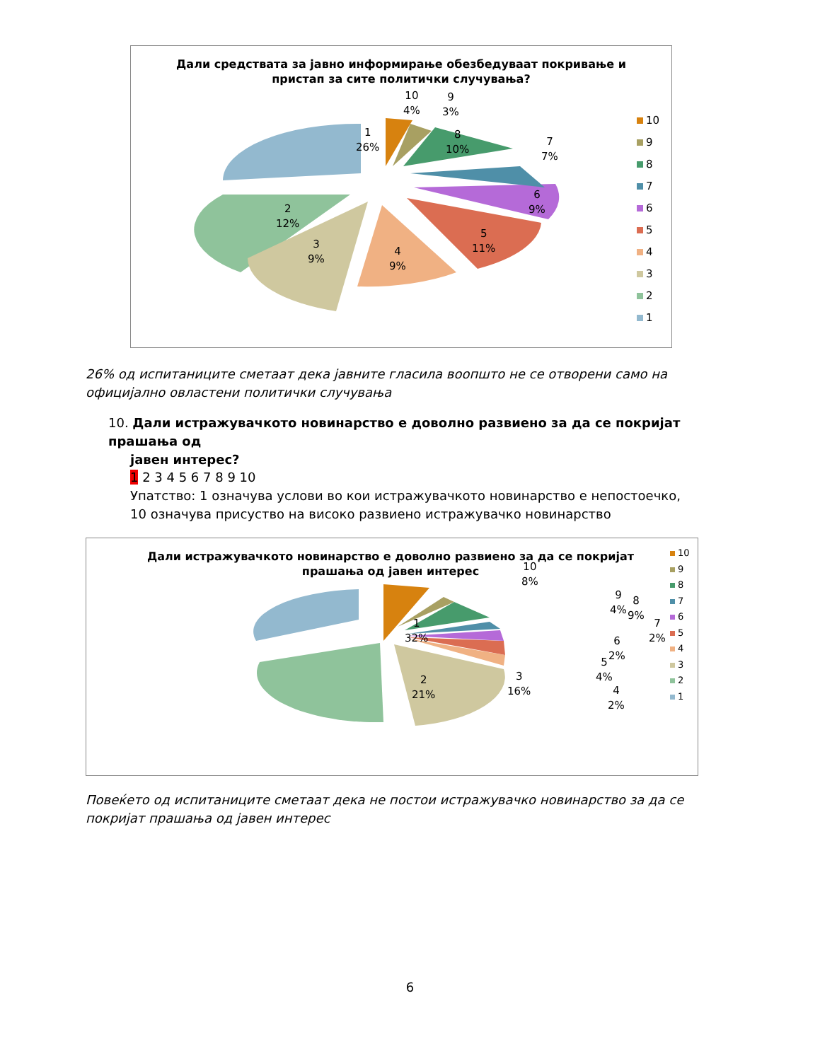Дали средствата за јавно информирање обезбедуваат покривање и
пристап за сите политички случувања?
1
26%
2
12%
3
9%
4
9%
5
11%
6
9%
7
7%
8
10%
9
3%
10
4%
10
9
8
7
6
5
4
3
2
1
26% од испитаниците сметаат дека јавните гласила воопшто не се отворени само на официјално овластени политички случувања
10. Дали истражувачкото новинарство е доволно развиено за да се покријат прашања од
јавен интерес?
1 2 3 4 5 6 7 8 9 10
Упатство: 1 означува услови во кои истражувачкото новинарство е непостоечко, 10 означува присуство на високо развиено истражувачко новинарство
Дали истражувачкото новинарство е доволно развиено за да се покријат
прашања од јавен интерес
1
32%
2
21%
3
16%
4
2%
5
4%
6
2%
7
2%
8
9%
9
4%
10
8%
10
9
8
7
6
5
4
3
2
1
Повеќето од испитаниците сметаат дека не постои истражувачко новинарство за да се покријат прашања од јавен интерес
6